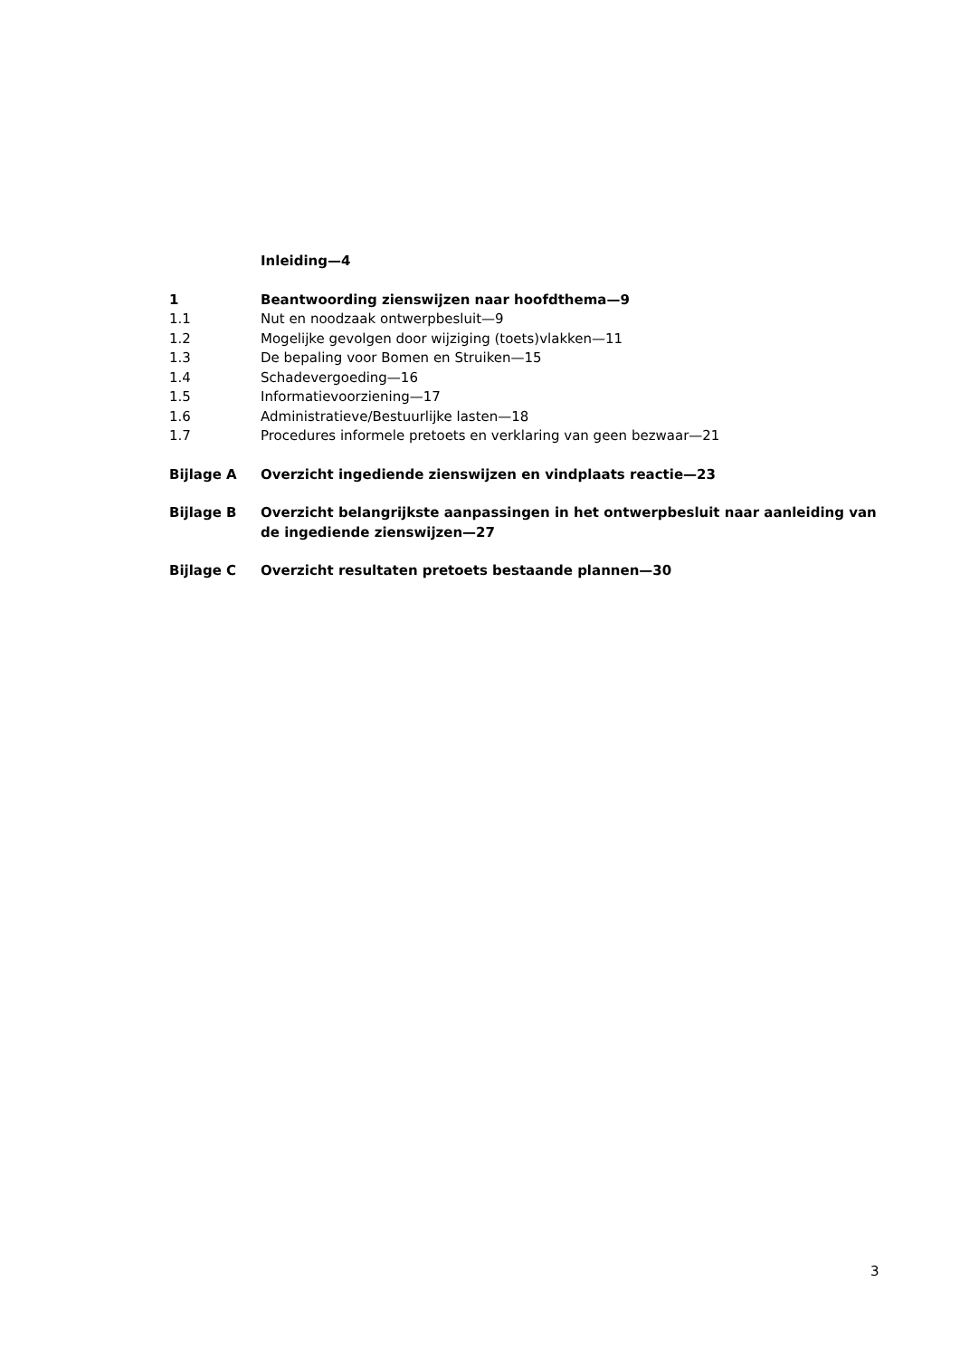Inleiding—4
1 Beantwoording zienswijzen naar hoofdthema—9
1.1 Nut en noodzaak ontwerpbesluit—9
1.2 Mogelijke gevolgen door wijziging (toets)vlakken—11
1.3 De bepaling voor Bomen en Struiken—15
1.4 Schadevergoeding—16
1.5 Informatievoorziening—17
1.6 Administratieve/Bestuurlijke lasten—18
1.7 Procedures informele pretoets en verklaring van geen bezwaar—21
Bijlage A Overzicht ingediende zienswijzen en vindplaats reactie—23
Bijlage B Overzicht belangrijkste aanpassingen in het ontwerpbesluit naar aanleiding van de ingediende zienswijzen—27
Bijlage C Overzicht resultaten pretoets bestaande plannen—30
3